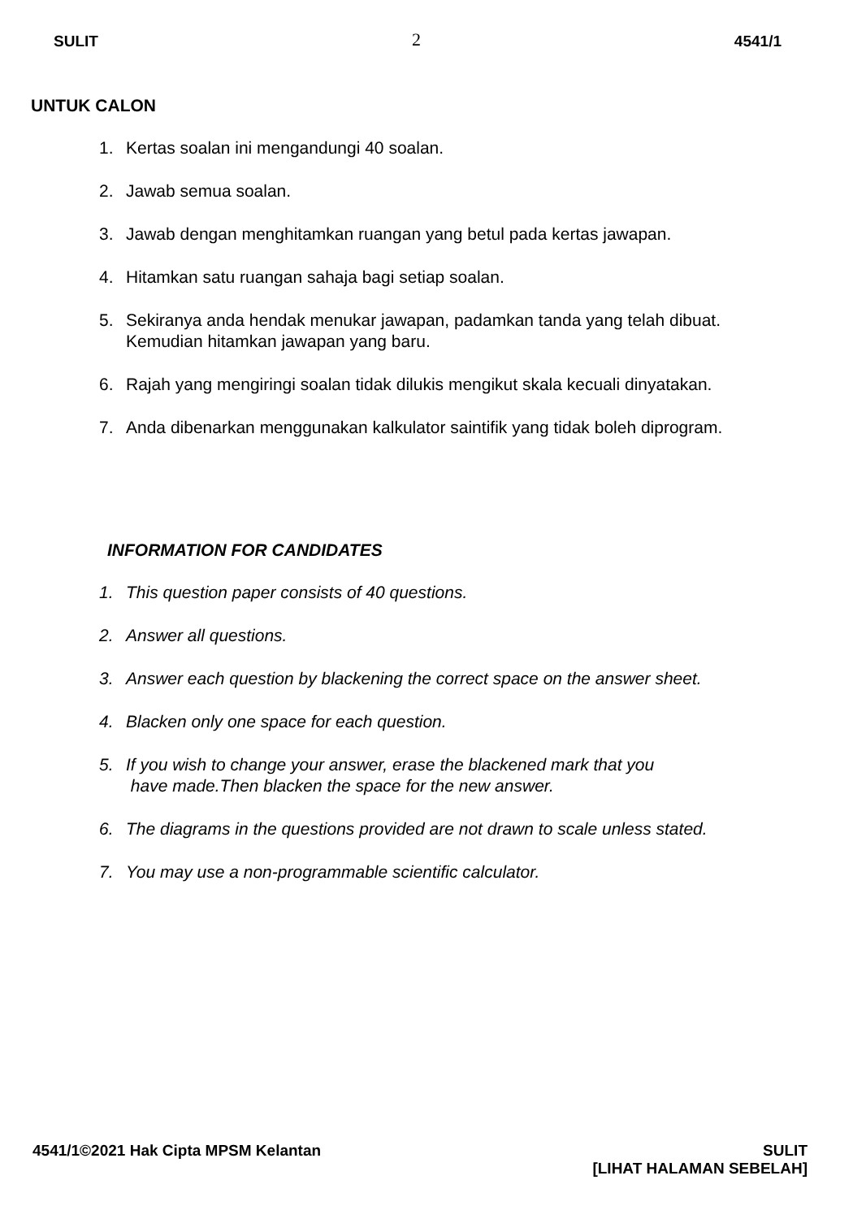SULIT 2 4541/1
UNTUK CALON
1. Kertas soalan ini mengandungi 40 soalan.
2. Jawab semua soalan.
3. Jawab dengan menghitamkan ruangan yang betul pada kertas jawapan.
4. Hitamkan satu ruangan sahaja bagi setiap soalan.
5. Sekiranya anda hendak menukar jawapan, padamkan tanda yang telah dibuat.
Kemudian hitamkan jawapan yang baru.
6. Rajah yang mengiringi soalan tidak dilukis mengikut skala kecuali dinyatakan.
7. Anda dibenarkan menggunakan kalkulator saintifik yang tidak boleh diprogram.
INFORMATION FOR CANDIDATES
1. This question paper consists of 40 questions.
2. Answer all questions.
3. Answer each question by blackening the correct space on the answer sheet.
4. Blacken only one space for each question.
5. If you wish to change your answer, erase the blackened mark that you
have made.Then blacken the space for the new answer.
6. The diagrams in the questions provided are not drawn to scale unless stated.
7. You may use a non-programmable scientific calculator.
4541/1©2021 Hak Cipta MPSM Kelantan SULIT
[LIHAT HALAMAN SEBELAH]